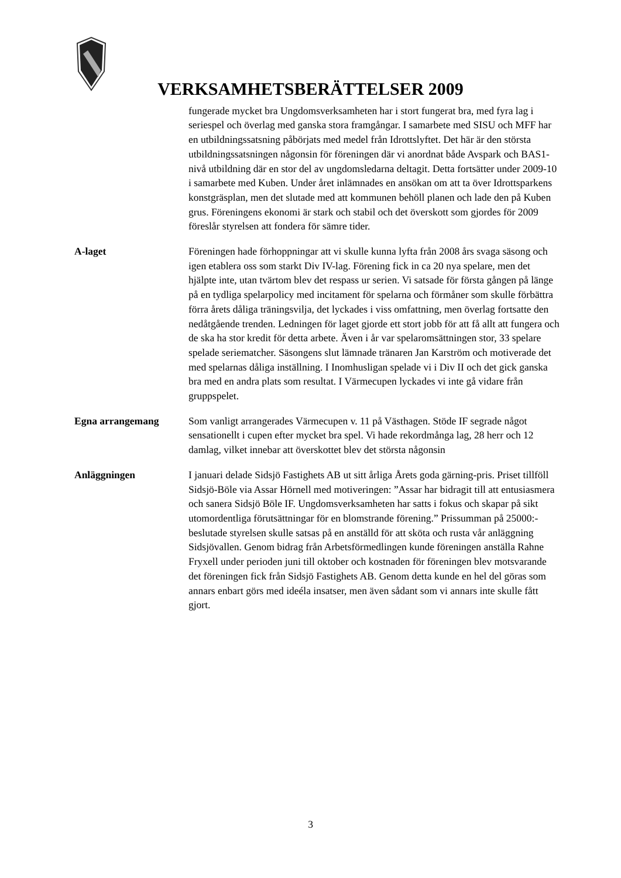VERKSAMHETSBERÄTTELSER 2009
fungerade mycket bra Ungdomsverksamheten har i stort fungerat bra, med fyra lag i seriespel och överlag med ganska stora framgångar. I samarbete med SISU och MFF har en utbildningssatsning påbörjats med medel från Idrottslyftet. Det här är den största utbildningssatsningen någonsin för föreningen där vi anordnat både Avspark och BAS1-nivå utbildning där en stor del av ungdomsledarna deltagit. Detta fortsätter under 2009-10 i samarbete med Kuben. Under året inlämnades en ansökan om att ta över Idrottsparkens konstgräsplan, men det slutade med att kommunen behöll planen och lade den på Kuben grus. Föreningens ekonomi är stark och stabil och det överskott som gjordes för 2009 föreslår styrelsen att fondera för sämre tider.
A-laget Föreningen hade förhoppningar att vi skulle kunna lyfta från 2008 års svaga säsong och igen etablera oss som starkt Div IV-lag. Förening fick in ca 20 nya spelare, men det hjälpte inte, utan tvärtom blev det respass ur serien. Vi satsade för första gången på länge på en tydliga spelarpolicy med incitament för spelarna och förmåner som skulle förbättra förra årets dåliga träningsvilja, det lyckades i viss omfattning, men överlag fortsatte den nedåtgående trenden. Ledningen för laget gjorde ett stort jobb för att få allt att fungera och de ska ha stor kredit för detta arbete. Även i år var spelaromsättningen stor, 33 spelare spelade seriematcher. Säsongens slut lämnade tränaren Jan Karström och motiverade det med spelarnas dåliga inställning. I Inomhusligan spelade vi i Div II och det gick ganska bra med en andra plats som resultat. I Värmecupen lyckades vi inte gå vidare från gruppspelet.
Egna arrangemang Som vanligt arrangerades Värmecupen v. 11 på Västhagen. Stöde IF segrade något sensationellt i cupen efter mycket bra spel. Vi hade rekordmånga lag, 28 herr och 12 damlag, vilket innebar att överskottet blev det största någonsin
Anläggningen I januari delade Sidsjö Fastighets AB ut sitt årliga Årets goda gärning-pris. Priset tillföll Sidsjö-Böle via Assar Hörnell med motiveringen: ”Assar har bidragit till att entusiasmera och sanera Sidsjö Böle IF. Ungdomsverksamheten har satts i fokus och skapar på sikt utomordentliga förutsättningar för en blomstrande förening.” Prissumman på 25000:- beslutade styrelsen skulle satsas på en anställd för att sköta och rusta vår anläggning Sidsjövallen. Genom bidrag från Arbetsförmedlingen kunde föreningen anställa Rahne Fryxell under perioden juni till oktober och kostnaden för föreningen blev motsvarande det föreningen fick från Sidsjö Fastighets AB. Genom detta kunde en hel del göras som annars enbart görs med ideéla insatser, men även sådant som vi annars inte skulle fått gjort.
3